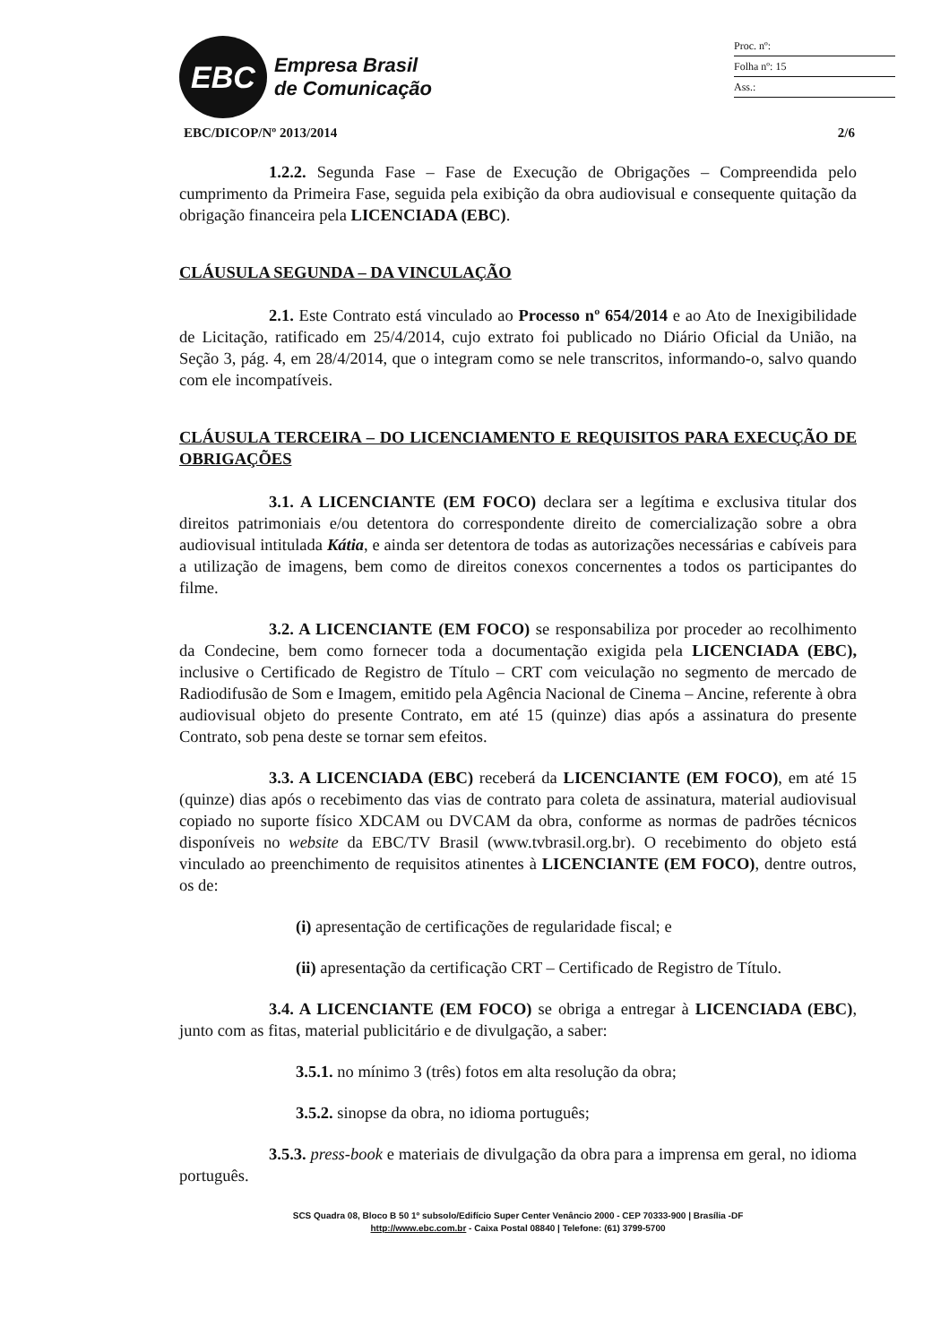EBC
Empresa Brasil
de Comunicação
Proc. nº:
Folha nº: 15
Ass.:
EBC/DICOP/Nº 2013/2014 2/6
1.2.2. Segunda Fase – Fase de Execução de Obrigações – Compreendida pelo cumprimento da Primeira Fase, seguida pela exibição da obra audiovisual e consequente quitação da obrigação financeira pela LICENCIADA (EBC).
CLÁUSULA SEGUNDA – DA VINCULAÇÃO
2.1. Este Contrato está vinculado ao Processo nº 654/2014 e ao Ato de Inexigibilidade de Licitação, ratificado em 25/4/2014, cujo extrato foi publicado no Diário Oficial da União, na Seção 3, pág. 4, em 28/4/2014, que o integram como se nele transcritos, informando-o, salvo quando com ele incompatíveis.
CLÁUSULA TERCEIRA – DO LICENCIAMENTO E REQUISITOS PARA EXECUÇÃO DE OBRIGAÇÕES
3.1. A LICENCIANTE (EM FOCO) declara ser a legítima e exclusiva titular dos direitos patrimoniais e/ou detentora do correspondente direito de comercialização sobre a obra audiovisual intitulada Kátia, e ainda ser detentora de todas as autorizações necessárias e cabíveis para a utilização de imagens, bem como de direitos conexos concernentes a todos os participantes do filme.
3.2. A LICENCIANTE (EM FOCO) se responsabiliza por proceder ao recolhimento da Condecine, bem como fornecer toda a documentação exigida pela LICENCIADA (EBC), inclusive o Certificado de Registro de Título – CRT com veiculação no segmento de mercado de Radiodifusão de Som e Imagem, emitido pela Agência Nacional de Cinema – Ancine, referente à obra audiovisual objeto do presente Contrato, em até 15 (quinze) dias após a assinatura do presente Contrato, sob pena deste se tornar sem efeitos.
3.3. A LICENCIADA (EBC) receberá da LICENCIANTE (EM FOCO), em até 15 (quinze) dias após o recebimento das vias de contrato para coleta de assinatura, material audiovisual copiado no suporte físico XDCAM ou DVCAM da obra, conforme as normas de padrões técnicos disponíveis no website da EBC/TV Brasil (www.tvbrasil.org.br). O recebimento do objeto está vinculado ao preenchimento de requisitos atinentes à LICENCIANTE (EM FOCO), dentre outros, os de:
(i) apresentação de certificações de regularidade fiscal; e
(ii) apresentação da certificação CRT – Certificado de Registro de Título.
3.4. A LICENCIANTE (EM FOCO) se obriga a entregar à LICENCIADA (EBC), junto com as fitas, material publicitário e de divulgação, a saber:
3.5.1. no mínimo 3 (três) fotos em alta resolução da obra;
3.5.2. sinopse da obra, no idioma português;
3.5.3. press-book e materiais de divulgação da obra para a imprensa em geral, no idioma português.
SCS Quadra 08, Bloco B 50 1º subsolo/Edifício Super Center Venâncio 2000 - CEP 70333-900 | Brasília -DF
http://www.ebc.com.br - Caixa Postal 08840 | Telefone: (61) 3799-5700